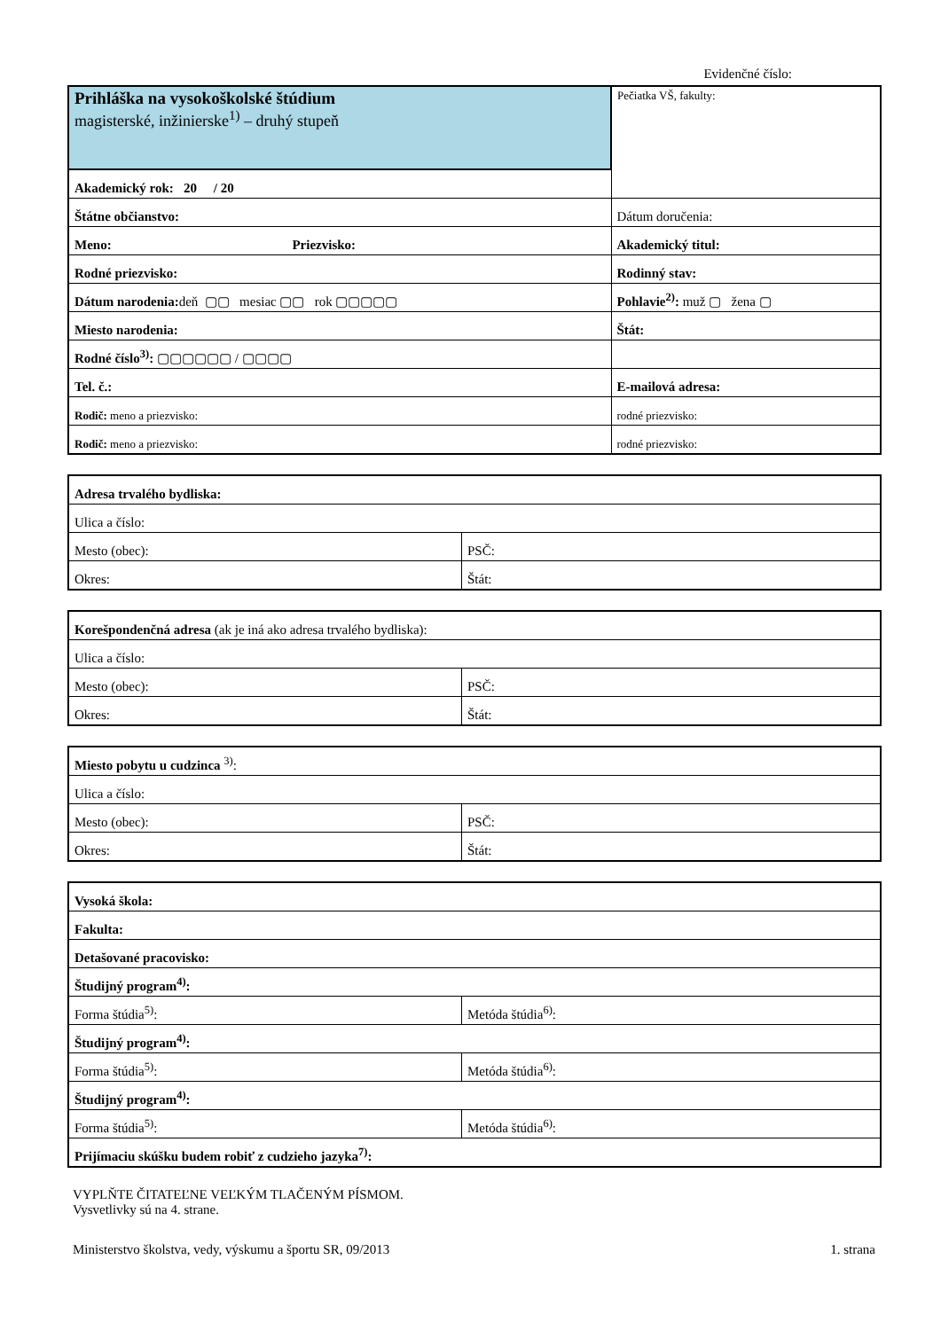Evidenčné číslo:
| Prihláška na vysokoškolské štúdium magisterské, inžinierske<sup>1)</sup> – druhý stupeň | | Pečiatka VŠ, fakulty: |
| Akademický rok: 20 / 20 | | |
| Štátne občianstvo: | | Dátum doručenia: |
| Meno: Priezvisko: | | Akademický titul: |
| Rodné priezvisko: | | Rodinný stav: |
| Dátum narodenia: deň ▢▢ mesiac ▢▢ rok ▢▢▢▢▢ | | Pohlavie<sup>2)</sup>: muž ▢ žena ▢ |
| Miesto narodenia: | Štát: | |
| Rodné číslo<sup>3)</sup>: ▢▢▢▢▢▢ / ▢▢▢▢ | | |
| Tel. č.: | E-mailová adresa: | |
| Rodič: meno a priezvisko: | rodné priezvisko: | |
| Rodič: meno a priezvisko: | rodné priezvisko: | |
| Adresa trvalého bydliska: | |
| Ulica a číslo: | |
| Mesto (obec): | PSČ: |
| Okres: | Štát: |
| Korešpondenčná adresa (ak je iná ako adresa trvalého bydliska): | |
| Ulica a číslo: | |
| Mesto (obec): | PSČ: |
| Okres: | Štát: |
| Miesto pobytu u cudzinca <sup>3)</sup>: | |
| Ulica a číslo: | |
| Mesto (obec): | PSČ: |
| Okres: | Štát: |
| Vysoká škola: | |
| Fakulta: | |
| Detašované pracovisko: | |
| Študijný program<sup>4)</sup>: | |
| Forma štúdia<sup>5)</sup>: | Metóda štúdia<sup>6)</sup>: |
| Študijný program<sup>4)</sup>: | |
| Forma štúdia<sup>5)</sup>: | Metóda štúdia<sup>6)</sup>: |
| Študijný program<sup>4)</sup>: | |
| Forma štúdia<sup>5)</sup>: | Metóda štúdia<sup>6)</sup>: |
| Prijímaciu skúšku budem robiť z cudzieho jazyka<sup>7)</sup>: | |
VYPLŇTE ČITATEĽNE VEĽKÝM TLAČENÝM PÍSMOM.
Vysvetlivky sú na 4. strane.
Ministerstvo školstva, vedy, výskumu a športu SR, 09/2013 1. strana